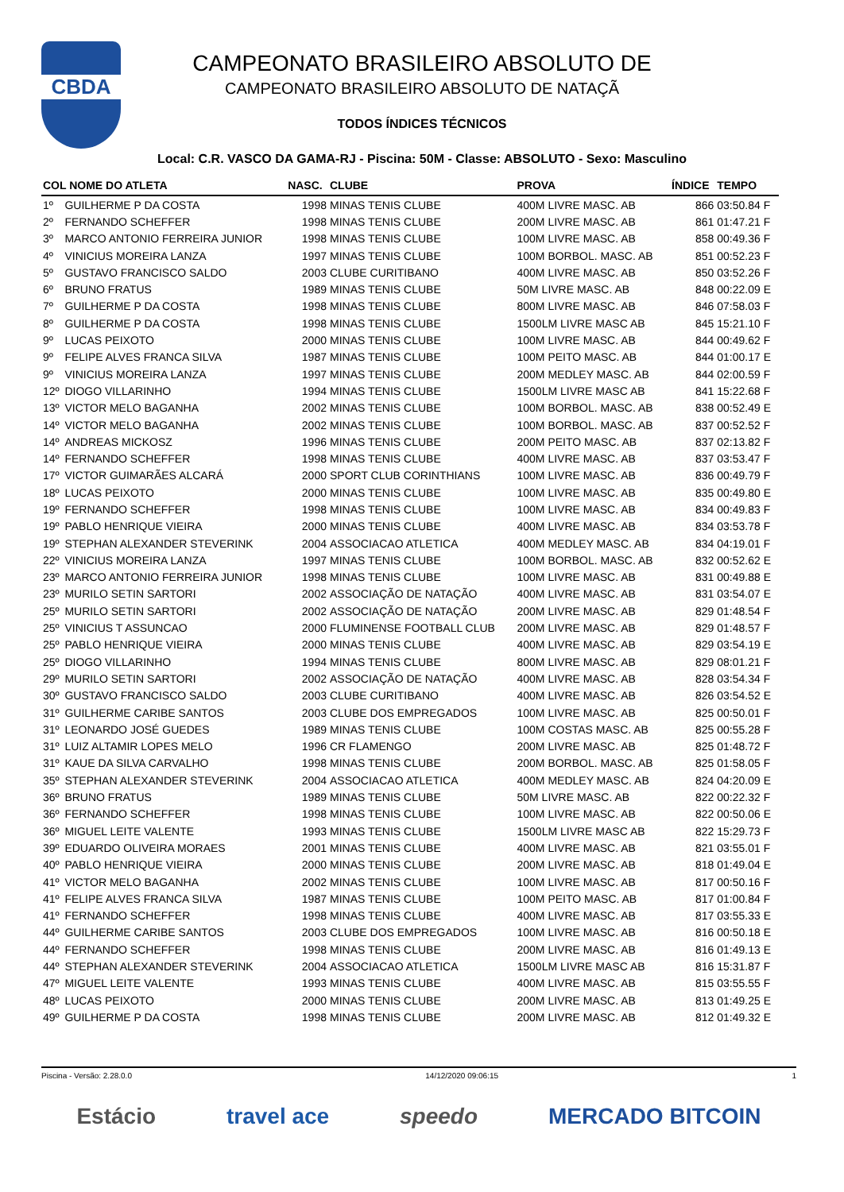CBDA
CAMPEONATO BRASILEIRO ABSOLUTO DE
CAMPEONATO BRASILEIRO ABSOLUTO DE NATAÇÃ
TODOS ÍNDICES TÉCNICOS
Local: C.R. VASCO DA GAMA-RJ - Piscina: 50M - Classe: ABSOLUTO - Sexo: Masculino
| COL NOME DO ATLETA | | NASC. | CLUBE | PROVA | ÍNDICE | TEMPO |
| --- | --- | --- | --- | --- | --- | --- |
| 1º | GUILHERME P DA COSTA | 1998 | MINAS TENIS CLUBE | 400M LIVRE MASC. AB | 866 | 03:50.84 F |
| 2º | FERNANDO SCHEFFER | 1998 | MINAS TENIS CLUBE | 200M LIVRE MASC. AB | 861 | 01:47.21 F |
| 3º | MARCO ANTONIO FERREIRA JUNIOR | 1998 | MINAS TENIS CLUBE | 100M LIVRE MASC. AB | 858 | 00:49.36 F |
| 4º | VINICIUS MOREIRA LANZA | 1997 | MINAS TENIS CLUBE | 100M BORBOL. MASC. AB | 851 | 00:52.23 F |
| 5º | GUSTAVO FRANCISCO SALDO | 2003 | CLUBE CURITIBANO | 400M LIVRE MASC. AB | 850 | 03:52.26 F |
| 6º | BRUNO FRATUS | 1989 | MINAS TENIS CLUBE | 50M LIVRE MASC. AB | 848 | 00:22.09 E |
| 7º | GUILHERME P DA COSTA | 1998 | MINAS TENIS CLUBE | 800M LIVRE MASC. AB | 846 | 07:58.03 F |
| 8º | GUILHERME P DA COSTA | 1998 | MINAS TENIS CLUBE | 1500LM LIVRE MASC AB | 845 | 15:21.10 F |
| 9º | LUCAS PEIXOTO | 2000 | MINAS TENIS CLUBE | 100M LIVRE MASC. AB | 844 | 00:49.62 F |
| 9º | FELIPE ALVES FRANCA SILVA | 1987 | MINAS TENIS CLUBE | 100M PEITO MASC. AB | 844 | 01:00.17 E |
| 9º | VINICIUS MOREIRA LANZA | 1997 | MINAS TENIS CLUBE | 200M MEDLEY MASC. AB | 844 | 02:00.59 F |
| 12º | DIOGO VILLARINHO | 1994 | MINAS TENIS CLUBE | 1500LM LIVRE MASC AB | 841 | 15:22.68 F |
| 13º | VICTOR MELO BAGANHA | 2002 | MINAS TENIS CLUBE | 100M BORBOL. MASC. AB | 838 | 00:52.49 E |
| 14º | VICTOR MELO BAGANHA | 2002 | MINAS TENIS CLUBE | 100M BORBOL. MASC. AB | 837 | 00:52.52 F |
| 14º | ANDREAS MICKOSZ | 1996 | MINAS TENIS CLUBE | 200M PEITO MASC. AB | 837 | 02:13.82 F |
| 14º | FERNANDO SCHEFFER | 1998 | MINAS TENIS CLUBE | 400M LIVRE MASC. AB | 837 | 03:53.47 F |
| 17º | VICTOR GUIMARÃES ALCARÁ | 2000 | SPORT CLUB CORINTHIANS | 100M LIVRE MASC. AB | 836 | 00:49.79 F |
| 18º | LUCAS PEIXOTO | 2000 | MINAS TENIS CLUBE | 100M LIVRE MASC. AB | 835 | 00:49.80 E |
| 19º | FERNANDO SCHEFFER | 1998 | MINAS TENIS CLUBE | 100M LIVRE MASC. AB | 834 | 00:49.83 F |
| 19º | PABLO HENRIQUE VIEIRA | 2000 | MINAS TENIS CLUBE | 400M LIVRE MASC. AB | 834 | 03:53.78 F |
| 19º | STEPHAN ALEXANDER STEVERINK | 2004 | ASSOCIACAO ATLETICA | 400M MEDLEY MASC. AB | 834 | 04:19.01 F |
| 22º | VINICIUS MOREIRA LANZA | 1997 | MINAS TENIS CLUBE | 100M BORBOL. MASC. AB | 832 | 00:52.62 E |
| 23º | MARCO ANTONIO FERREIRA JUNIOR | 1998 | MINAS TENIS CLUBE | 100M LIVRE MASC. AB | 831 | 00:49.88 E |
| 23º | MURILO SETIN SARTORI | 2002 | ASSOCIAÇÃO DE NATAÇÃO | 400M LIVRE MASC. AB | 831 | 03:54.07 E |
| 25º | MURILO SETIN SARTORI | 2002 | ASSOCIAÇÃO DE NATAÇÃO | 200M LIVRE MASC. AB | 829 | 01:48.54 F |
| 25º | VINICIUS T ASSUNCAO | 2000 | FLUMINENSE FOOTBALL CLUB | 200M LIVRE MASC. AB | 829 | 01:48.57 F |
| 25º | PABLO HENRIQUE VIEIRA | 2000 | MINAS TENIS CLUBE | 400M LIVRE MASC. AB | 829 | 03:54.19 E |
| 25º | DIOGO VILLARINHO | 1994 | MINAS TENIS CLUBE | 800M LIVRE MASC. AB | 829 | 08:01.21 F |
| 29º | MURILO SETIN SARTORI | 2002 | ASSOCIAÇÃO DE NATAÇÃO | 400M LIVRE MASC. AB | 828 | 03:54.34 F |
| 30º | GUSTAVO FRANCISCO SALDO | 2003 | CLUBE CURITIBANO | 400M LIVRE MASC. AB | 826 | 03:54.52 E |
| 31º | GUILHERME CARIBE SANTOS | 2003 | CLUBE DOS EMPREGADOS | 100M LIVRE MASC. AB | 825 | 00:50.01 F |
| 31º | LEONARDO JOSÉ GUEDES | 1989 | MINAS TENIS CLUBE | 100M COSTAS MASC. AB | 825 | 00:55.28 F |
| 31º | LUIZ ALTAMIR LOPES MELO | 1996 | CR FLAMENGO | 200M LIVRE MASC. AB | 825 | 01:48.72 F |
| 31º | KAUE DA SILVA CARVALHO | 1998 | MINAS TENIS CLUBE | 200M BORBOL. MASC. AB | 825 | 01:58.05 F |
| 35º | STEPHAN ALEXANDER STEVERINK | 2004 | ASSOCIACAO ATLETICA | 400M MEDLEY MASC. AB | 824 | 04:20.09 E |
| 36º | BRUNO FRATUS | 1989 | MINAS TENIS CLUBE | 50M LIVRE MASC. AB | 822 | 00:22.32 F |
| 36º | FERNANDO SCHEFFER | 1998 | MINAS TENIS CLUBE | 100M LIVRE MASC. AB | 822 | 00:50.06 E |
| 36º | MIGUEL LEITE VALENTE | 1993 | MINAS TENIS CLUBE | 1500LM LIVRE MASC AB | 822 | 15:29.73 F |
| 39º | EDUARDO OLIVEIRA MORAES | 2001 | MINAS TENIS CLUBE | 400M LIVRE MASC. AB | 821 | 03:55.01 F |
| 40º | PABLO HENRIQUE VIEIRA | 2000 | MINAS TENIS CLUBE | 200M LIVRE MASC. AB | 818 | 01:49.04 E |
| 41º | VICTOR MELO BAGANHA | 2002 | MINAS TENIS CLUBE | 100M LIVRE MASC. AB | 817 | 00:50.16 F |
| 41º | FELIPE ALVES FRANCA SILVA | 1987 | MINAS TENIS CLUBE | 100M PEITO MASC. AB | 817 | 01:00.84 F |
| 41º | FERNANDO SCHEFFER | 1998 | MINAS TENIS CLUBE | 400M LIVRE MASC. AB | 817 | 03:55.33 E |
| 44º | GUILHERME CARIBE SANTOS | 2003 | CLUBE DOS EMPREGADOS | 100M LIVRE MASC. AB | 816 | 00:50.18 E |
| 44º | FERNANDO SCHEFFER | 1998 | MINAS TENIS CLUBE | 200M LIVRE MASC. AB | 816 | 01:49.13 E |
| 44º | STEPHAN ALEXANDER STEVERINK | 2004 | ASSOCIACAO ATLETICA | 1500LM LIVRE MASC AB | 816 | 15:31.87 F |
| 47º | MIGUEL LEITE VALENTE | 1993 | MINAS TENIS CLUBE | 400M LIVRE MASC. AB | 815 | 03:55.55 F |
| 48º | LUCAS PEIXOTO | 2000 | MINAS TENIS CLUBE | 200M LIVRE MASC. AB | 813 | 01:49.25 E |
| 49º | GUILHERME P DA COSTA | 1998 | MINAS TENIS CLUBE | 200M LIVRE MASC. AB | 812 | 01:49.32 E |
Piscina - Versão: 2.28.0.0 14/12/2020 09:06:15 1
Estácio travel ace speedo MERCADO BITCOIN